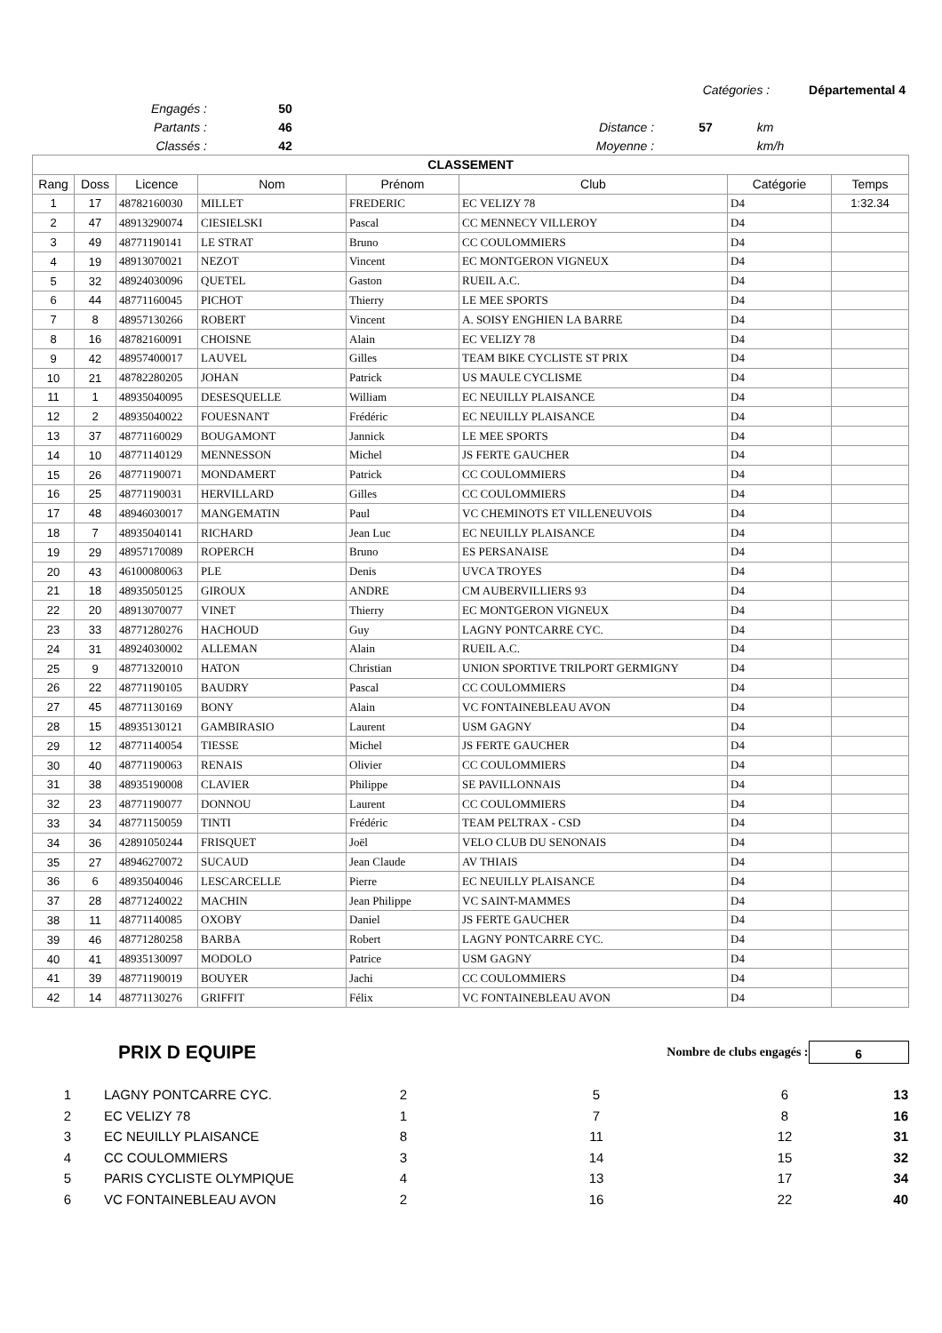| Catégories : Départemental 4 | | | | | |
| | Engagés : | 50 | | | |
| | Partants : | 46 | Distance : | 57 | km |
| | Classés : | 42 | Moyenne : | | km/h |
| CLASSEMENT | | | | | | | |
| --- | --- | --- | --- | --- | --- | --- | --- |
| Rang | Doss | Licence | Nom | Prénom | Club | Catégorie | Temps |
| 1 | 17 | 48782160030 | MILLET | FREDERIC | EC VELIZY 78 | D4 | 1:32.34 |
| 2 | 47 | 48913290074 | CIESIELSKI | Pascal | CC MENNECY VILLEROY | D4 | |
| 3 | 49 | 48771190141 | LE STRAT | Bruno | CC COULOMMIERS | D4 | |
| 4 | 19 | 48913070021 | NEZOT | Vincent | EC MONTGERON VIGNEUX | D4 | |
| 5 | 32 | 48924030096 | QUETEL | Gaston | RUEIL A.C. | D4 | |
| 6 | 44 | 48771160045 | PICHOT | Thierry | LE MEE SPORTS | D4 | |
| 7 | 8 | 48957130266 | ROBERT | Vincent | A. SOISY ENGHIEN LA BARRE | D4 | |
| 8 | 16 | 48782160091 | CHOISNE | Alain | EC VELIZY 78 | D4 | |
| 9 | 42 | 48957400017 | LAUVEL | Gilles | TEAM BIKE CYCLISTE ST PRIX | D4 | |
| 10 | 21 | 48782280205 | JOHAN | Patrick | US MAULE CYCLISME | D4 | |
| 11 | 1 | 48935040095 | DESESQUELLE | William | EC NEUILLY PLAISANCE | D4 | |
| 12 | 2 | 48935040022 | FOUESNANT | Frédéric | EC NEUILLY PLAISANCE | D4 | |
| 13 | 37 | 48771160029 | BOUGAMONT | Jannick | LE MEE SPORTS | D4 | |
| 14 | 10 | 48771140129 | MENNESSON | Michel | JS FERTE GAUCHER | D4 | |
| 15 | 26 | 48771190071 | MONDAMERT | Patrick | CC COULOMMIERS | D4 | |
| 16 | 25 | 48771190031 | HERVILLARD | Gilles | CC COULOMMIERS | D4 | |
| 17 | 48 | 48946030017 | MANGEMATIN | Paul | VC CHEMINOTS ET VILLENEUVOIS | D4 | |
| 18 | 7 | 48935040141 | RICHARD | Jean Luc | EC NEUILLY PLAISANCE | D4 | |
| 19 | 29 | 48957170089 | ROPERCH | Bruno | ES PERSANAISE | D4 | |
| 20 | 43 | 46100080063 | PLE | Denis | UVCA TROYES | D4 | |
| 21 | 18 | 48935050125 | GIROUX | ANDRE | CM AUBERVILLIERS 93 | D4 | |
| 22 | 20 | 48913070077 | VINET | Thierry | EC MONTGERON VIGNEUX | D4 | |
| 23 | 33 | 48771280276 | HACHOUD | Guy | LAGNY PONTCARRE CYC. | D4 | |
| 24 | 31 | 48924030002 | ALLEMAN | Alain | RUEIL A.C. | D4 | |
| 25 | 9 | 48771320010 | HATON | Christian | UNION SPORTIVE TRILPORT GERMIGNY | D4 | |
| 26 | 22 | 48771190105 | BAUDRY | Pascal | CC COULOMMIERS | D4 | |
| 27 | 45 | 48771130169 | BONY | Alain | VC FONTAINEBLEAU AVON | D4 | |
| 28 | 15 | 48935130121 | GAMBIRASIO | Laurent | USM GAGNY | D4 | |
| 29 | 12 | 48771140054 | TIESSE | Michel | JS FERTE GAUCHER | D4 | |
| 30 | 40 | 48771190063 | RENAIS | Olivier | CC COULOMMIERS | D4 | |
| 31 | 38 | 48935190008 | CLAVIER | Philippe | SE PAVILLONNAIS | D4 | |
| 32 | 23 | 48771190077 | DONNOU | Laurent | CC COULOMMIERS | D4 | |
| 33 | 34 | 48771150059 | TINTI | Frédéric | TEAM PELTRAX - CSD | D4 | |
| 34 | 36 | 42891050244 | FRISQUET | Joël | VELO CLUB DU SENONAIS | D4 | |
| 35 | 27 | 48946270072 | SUCAUD | Jean Claude | AV THIAIS | D4 | |
| 36 | 6 | 48935040046 | LESCARCELLE | Pierre | EC NEUILLY PLAISANCE | D4 | |
| 37 | 28 | 48771240022 | MACHIN | Jean Philippe | VC SAINT-MAMMES | D4 | |
| 38 | 11 | 48771140085 | OXOBY | Daniel | JS FERTE GAUCHER | D4 | |
| 39 | 46 | 48771280258 | BARBA | Robert | LAGNY PONTCARRE CYC. | D4 | |
| 40 | 41 | 48935130097 | MODOLO | Patrice | USM GAGNY | D4 | |
| 41 | 39 | 48771190019 | BOUYER | Jachi | CC COULOMMIERS | D4 | |
| 42 | 14 | 48771130276 | GRIFFIT | Félix | VC FONTAINEBLEAU AVON | D4 | |
PRIX D EQUIPE
Nombre de clubs engagés :
6
| 1 | LAGNY PONTCARRE CYC. | 2 | 5 | 6 | 13 |
| 2 | EC VELIZY 78 | 1 | 7 | 8 | 16 |
| 3 | EC NEUILLY PLAISANCE | 8 | 11 | 12 | 31 |
| 4 | CC COULOMMIERS | 3 | 14 | 15 | 32 |
| 5 | PARIS CYCLISTE OLYMPIQUE | 4 | 13 | 17 | 34 |
| 6 | VC FONTAINEBLEAU AVON | 2 | 16 | 22 | 40 |